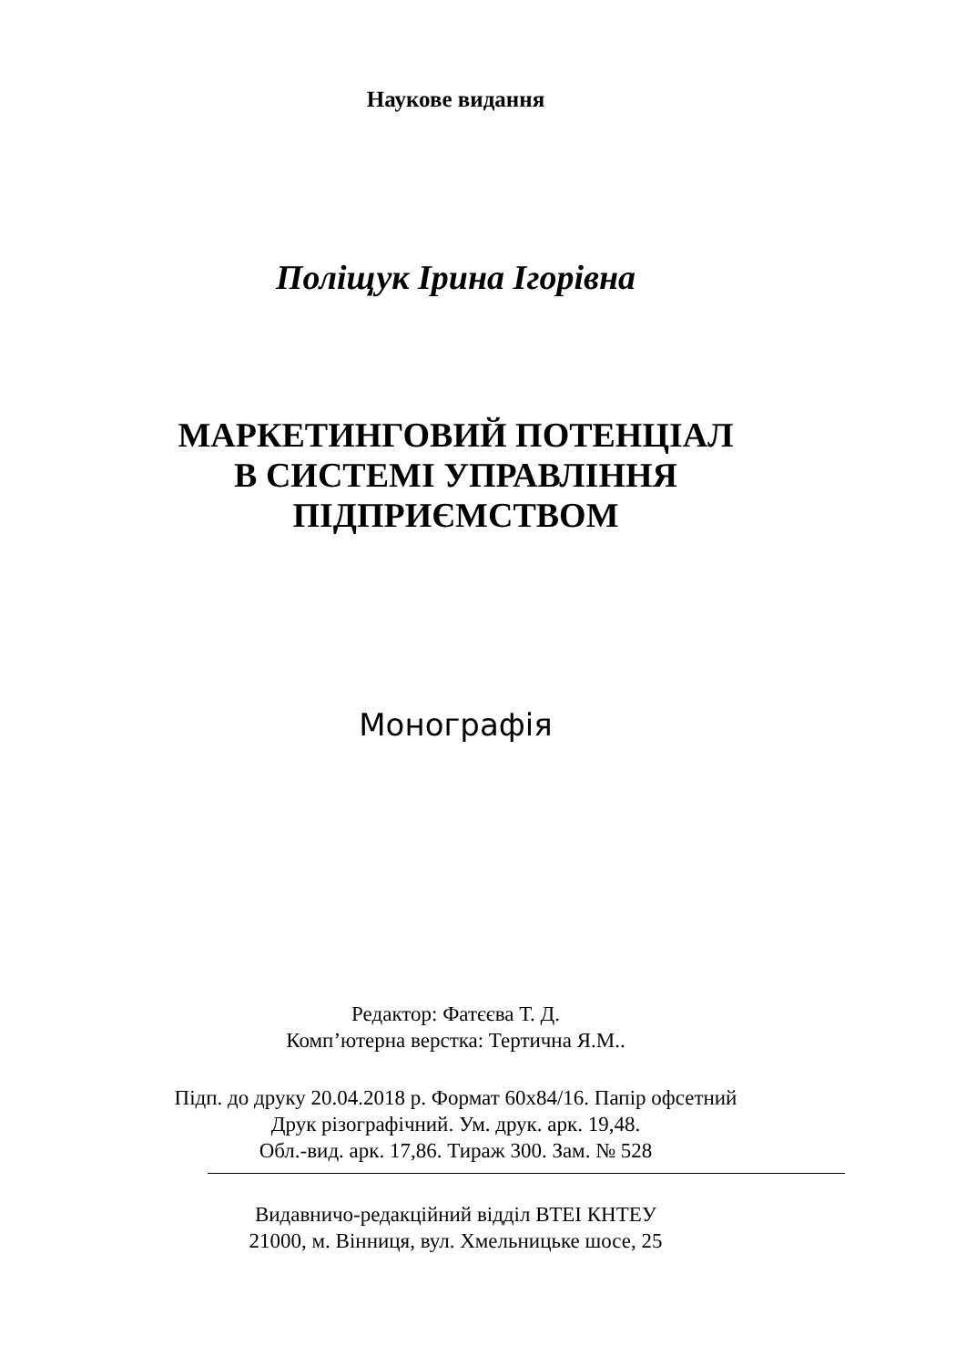Наукове видання
Поліщук Ірина Ігорівна
МАРКЕТИНГОВИЙ ПОТЕНЦІАЛ
В СИСТЕМІ УПРАВЛІННЯ
ПІДПРИЄМСТВОМ
Монографія
Редактор: Фатєєва Т. Д.
Комп’ютерна верстка: Тертична Я.М..
Підп. до друку 20.04.2018 р. Формат 60х84/16. Папір офсетний
Друк різографічний. Ум. друк. арк. 19,48.
Обл.-вид. арк. 17,86. Тираж 300. Зам. № 528
Видавничо-редакційний відділ ВТЕІ КНТЕУ
21000, м. Вінниця, вул. Хмельницьке шосе, 25